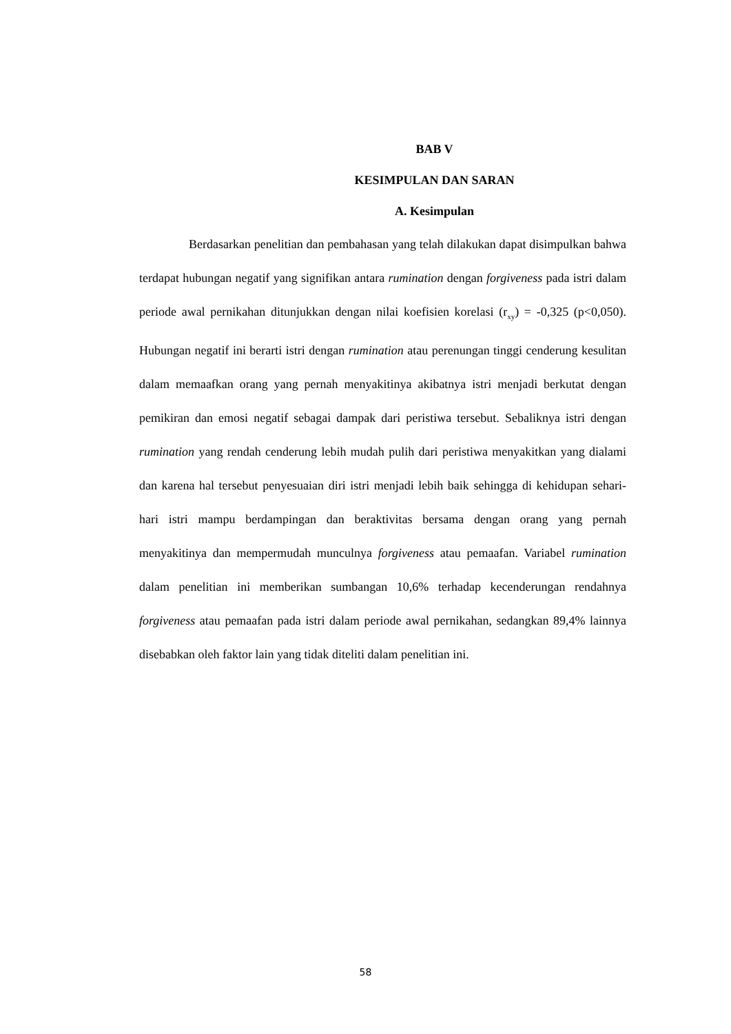BAB V
KESIMPULAN DAN SARAN
A. Kesimpulan
Berdasarkan penelitian dan pembahasan yang telah dilakukan dapat disimpulkan bahwa terdapat hubungan negatif yang signifikan antara rumination dengan forgiveness pada istri dalam periode awal pernikahan ditunjukkan dengan nilai koefisien korelasi (r<sub>xy</sub>) = -0,325 (p<0,050). Hubungan negatif ini berarti istri dengan rumination atau perenungan tinggi cenderung kesulitan dalam memaafkan orang yang pernah menyakitinya akibatnya istri menjadi berkutat dengan pemikiran dan emosi negatif sebagai dampak dari peristiwa tersebut. Sebaliknya istri dengan rumination yang rendah cenderung lebih mudah pulih dari peristiwa menyakitkan yang dialami dan karena hal tersebut penyesuaian diri istri menjadi lebih baik sehingga di kehidupan sehari-hari istri mampu berdampingan dan beraktivitas bersama dengan orang yang pernah menyakitinya dan mempermudah munculnya forgiveness atau pemaafan. Variabel rumination dalam penelitian ini memberikan sumbangan 10,6% terhadap kecenderungan rendahnya forgiveness atau pemaafan pada istri dalam periode awal pernikahan, sedangkan 89,4% lainnya disebabkan oleh faktor lain yang tidak diteliti dalam penelitian ini.
58